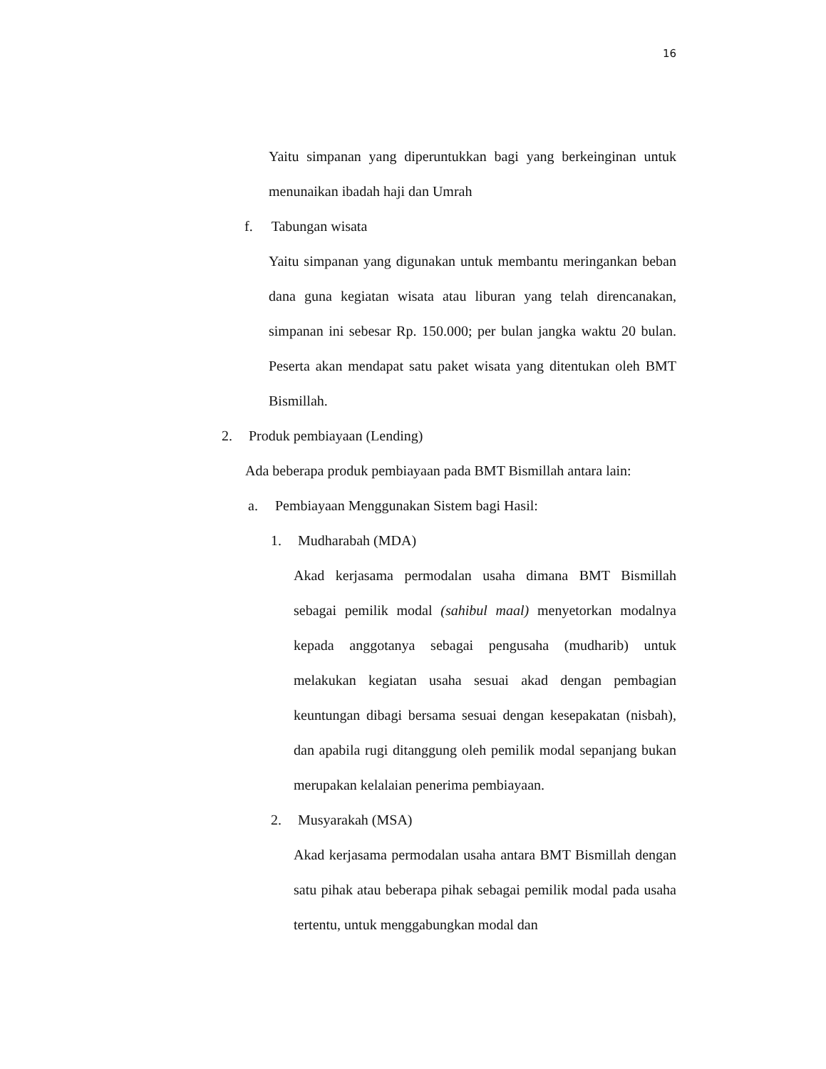16
Yaitu simpanan yang diperuntukkan bagi yang berkeinginan untuk menunaikan ibadah haji dan Umrah
f. Tabungan wisata
Yaitu simpanan yang digunakan untuk membantu meringankan beban dana guna kegiatan wisata atau liburan yang telah direncanakan, simpanan ini sebesar Rp. 150.000; per bulan jangka waktu 20 bulan. Peserta akan mendapat satu paket wisata yang ditentukan oleh BMT Bismillah.
2. Produk pembiayaan (Lending)
Ada beberapa produk pembiayaan pada BMT Bismillah antara lain:
a. Pembiayaan Menggunakan Sistem bagi Hasil:
1. Mudharabah (MDA)
Akad kerjasama permodalan usaha dimana BMT Bismillah sebagai pemilik modal (sahibul maal) menyetorkan modalnya kepada anggotanya sebagai pengusaha (mudharib) untuk melakukan kegiatan usaha sesuai akad dengan pembagian keuntungan dibagi bersama sesuai dengan kesepakatan (nisbah), dan apabila rugi ditanggung oleh pemilik modal sepanjang bukan merupakan kelalaian penerima pembiayaan.
2. Musyarakah (MSA)
Akad kerjasama permodalan usaha antara BMT Bismillah dengan satu pihak atau beberapa pihak sebagai pemilik modal pada usaha tertentu, untuk menggabungkan modal dan